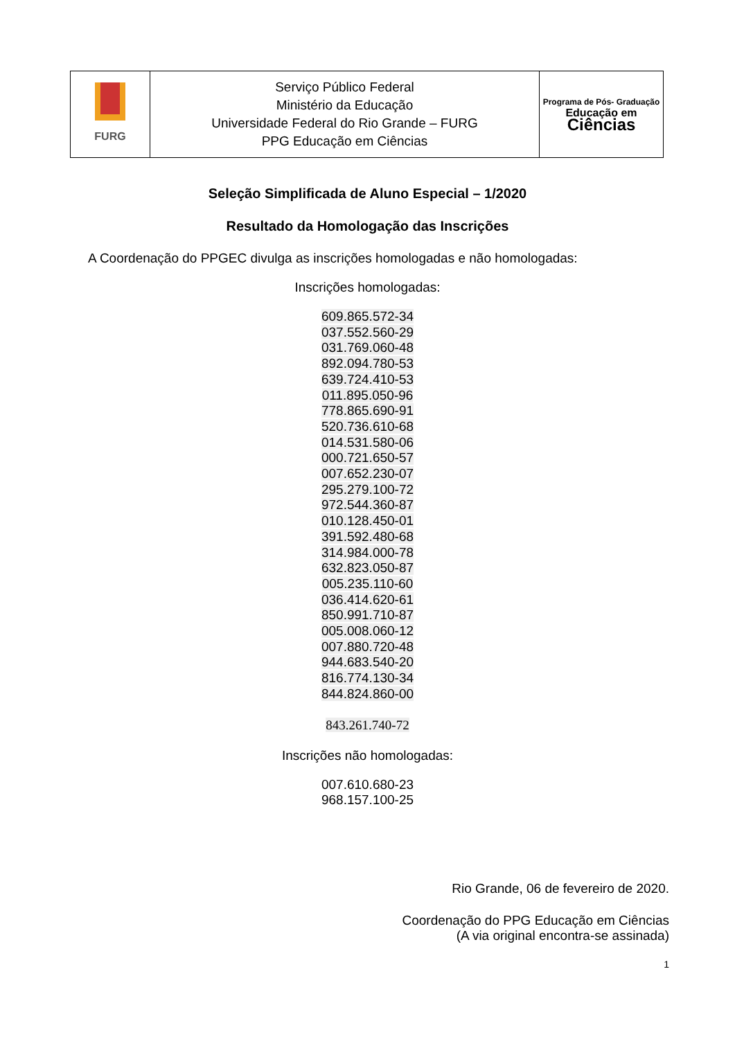| FURG | Serviço Público Federal Ministério da Educação Universidade Federal do Rio Grande – FURG PPG Educação em Ciências | Programa de Pós- Graduação Educação em Ciências |
Seleção Simplificada de Aluno Especial – 1/2020
Resultado da Homologação das Inscrições
A Coordenação do PPGEC divulga as inscrições homologadas e não homologadas:
Inscrições homologadas:
609.865.572-34
037.552.560-29
031.769.060-48
892.094.780-53
639.724.410-53
011.895.050-96
778.865.690-91
520.736.610-68
014.531.580-06
000.721.650-57
007.652.230-07
295.279.100-72
972.544.360-87
010.128.450-01
391.592.480-68
314.984.000-78
632.823.050-87
005.235.110-60
036.414.620-61
850.991.710-87
005.008.060-12
007.880.720-48
944.683.540-20
816.774.130-34
844.824.860-00
843.261.740-72
Inscrições não homologadas:
007.610.680-23
968.157.100-25
Rio Grande, 06 de fevereiro de 2020.
Coordenação do PPG Educação em Ciências
(A via original encontra-se assinada)
1